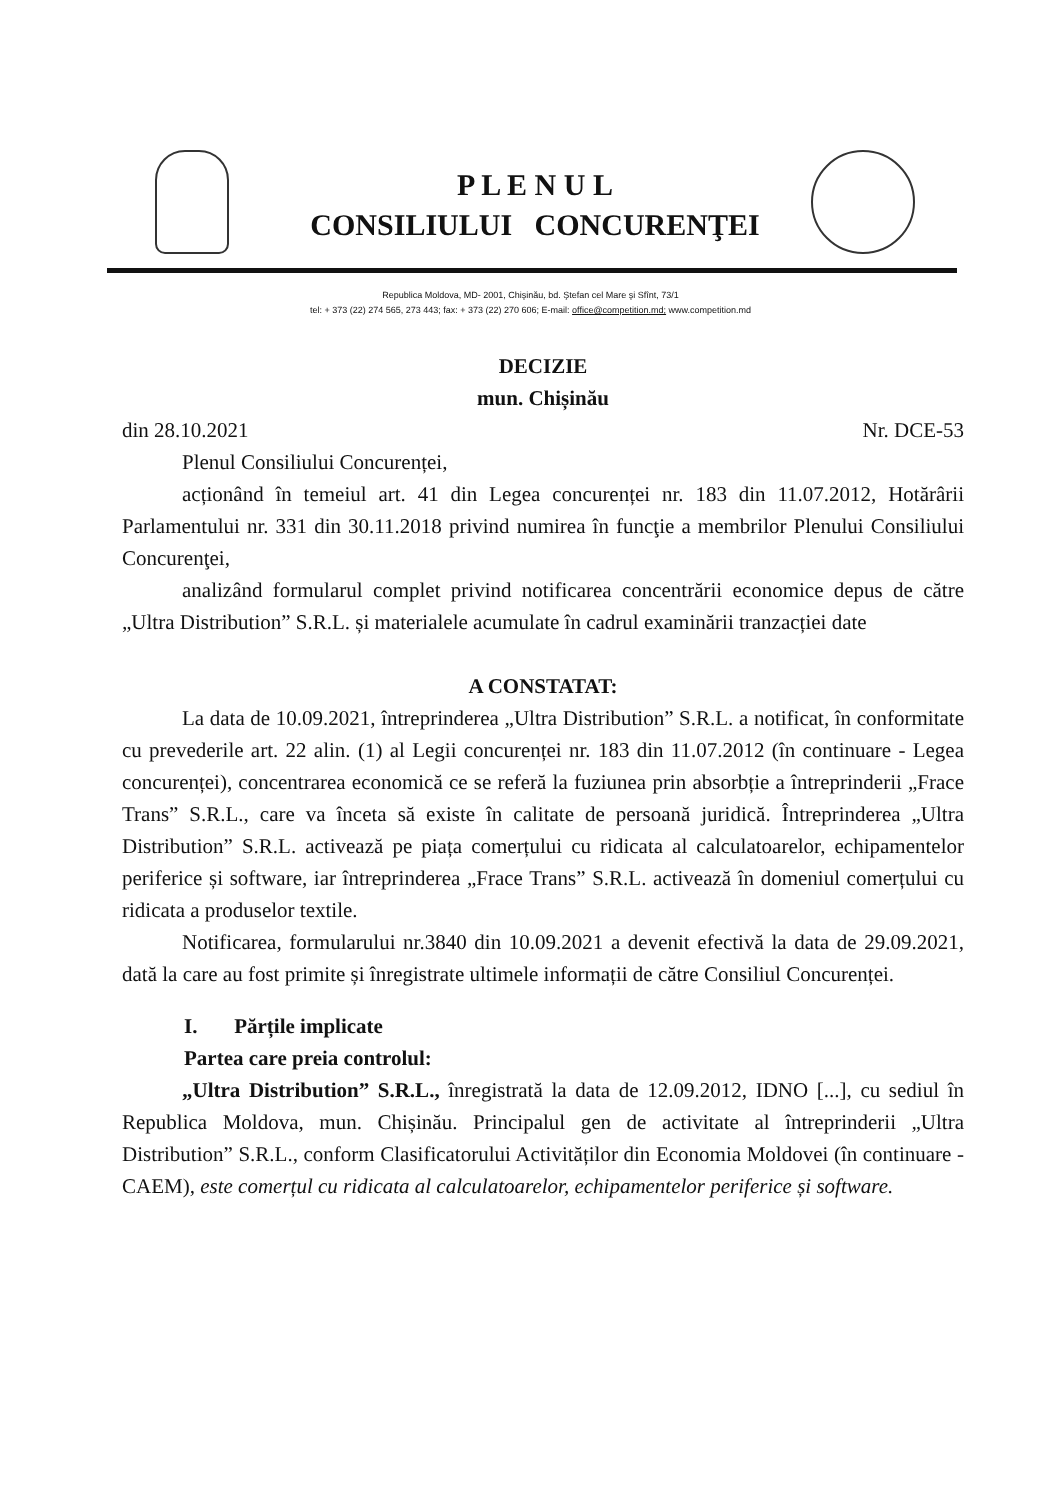P L E N U L
CONSILIULUI CONCURENŢEI
Republica Moldova, MD- 2001, Chişinău, bd. Ştefan cel Mare şi Sfînt, 73/1
tel: + 373 (22) 274 565, 273 443; fax: + 373 (22) 270 606; E-mail: office@competition.md; www.competition.md
DECIZIE
mun. Chișinău
din 28.10.2021 Nr. DCE-53
Plenul Consiliului Concurenței,
acționând în temeiul art. 41 din Legea concurenței nr. 183 din 11.07.2012, Hotărârii Parlamentului nr. 331 din 30.11.2018 privind numirea în funcţie a membrilor Plenului Consiliului Concurenţei,
analizând formularul complet privind notificarea concentrării economice depus de către „Ultra Distribution” S.R.L. și materialele acumulate în cadrul examinării tranzacției date
A CONSTATAT:
La data de 10.09.2021, întreprinderea „Ultra Distribution” S.R.L. a notificat, în conformitate cu prevederile art. 22 alin. (1) al Legii concurenței nr. 183 din 11.07.2012 (în continuare - Legea concurenței), concentrarea economică ce se referă la fuziunea prin absorbție a întreprinderii „Frace Trans” S.R.L., care va înceta să existe în calitate de persoană juridică. Întreprinderea „Ultra Distribution” S.R.L. activează pe piața comerțului cu ridicata al calculatoarelor, echipamentelor periferice și software, iar întreprinderea „Frace Trans” S.R.L. activează în domeniul comerțului cu ridicata a produselor textile.
Notificarea, formularului nr.3840 din 10.09.2021 a devenit efectivă la data de 29.09.2021, dată la care au fost primite și înregistrate ultimele informații de către Consiliul Concurenței.
I. Părțile implicate
Partea care preia controlul:
„Ultra Distribution” S.R.L., înregistrată la data de 12.09.2012, IDNO [...], cu sediul în Republica Moldova, mun. Chișinău. Principalul gen de activitate al întreprinderii „Ultra Distribution” S.R.L., conform Clasificatorului Activităților din Economia Moldovei (în continuare - CAEM), este comerțul cu ridicata al calculatoarelor, echipamentelor periferice și software.